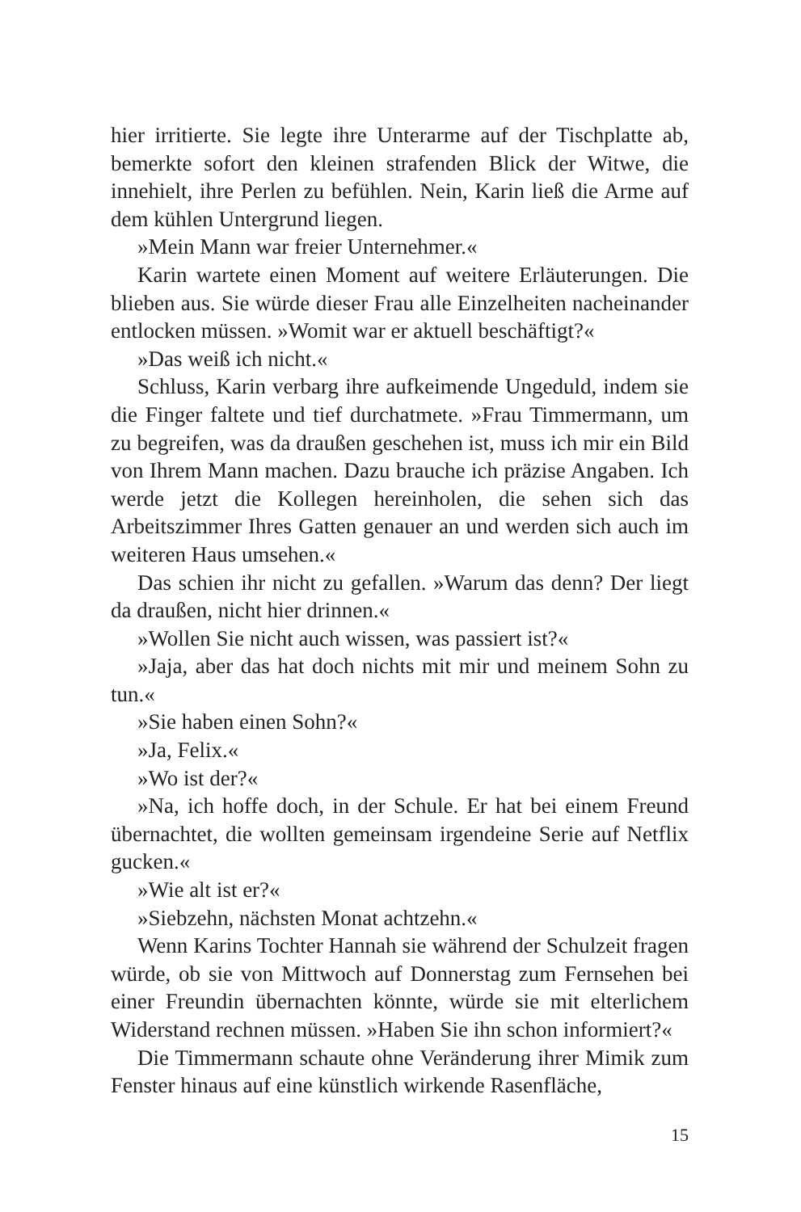hier irritierte. Sie legte ihre Unterarme auf der Tischplatte ab, bemerkte sofort den kleinen strafenden Blick der Witwe, die innehielt, ihre Perlen zu befühlen. Nein, Karin ließ die Arme auf dem kühlen Untergrund liegen.
»Mein Mann war freier Unternehmer.«
Karin wartete einen Moment auf weitere Erläuterungen. Die blieben aus. Sie würde dieser Frau alle Einzelheiten nacheinander entlocken müssen. »Womit war er aktuell beschäftigt?«
»Das weiß ich nicht.«
Schluss, Karin verbarg ihre aufkeimende Ungeduld, indem sie die Finger faltete und tief durchatmete. »Frau Timmermann, um zu begreifen, was da draußen geschehen ist, muss ich mir ein Bild von Ihrem Mann machen. Dazu brauche ich präzise Angaben. Ich werde jetzt die Kollegen hereinholen, die sehen sich das Arbeitszimmer Ihres Gatten genauer an und werden sich auch im weiteren Haus umsehen.«
Das schien ihr nicht zu gefallen. »Warum das denn? Der liegt da draußen, nicht hier drinnen.«
»Wollen Sie nicht auch wissen, was passiert ist?«
»Jaja, aber das hat doch nichts mit mir und meinem Sohn zu tun.«
»Sie haben einen Sohn?«
»Ja, Felix.«
»Wo ist der?«
»Na, ich hoffe doch, in der Schule. Er hat bei einem Freund übernachtet, die wollten gemeinsam irgendeine Serie auf Netflix gucken.«
»Wie alt ist er?«
»Siebzehn, nächsten Monat achtzehn.«
Wenn Karins Tochter Hannah sie während der Schulzeit fragen würde, ob sie von Mittwoch auf Donnerstag zum Fernsehen bei einer Freundin übernachten könnte, würde sie mit elterlichem Widerstand rechnen müssen. »Haben Sie ihn schon informiert?«
Die Timmermann schaute ohne Veränderung ihrer Mimik zum Fenster hinaus auf eine künstlich wirkende Rasenfläche,
15